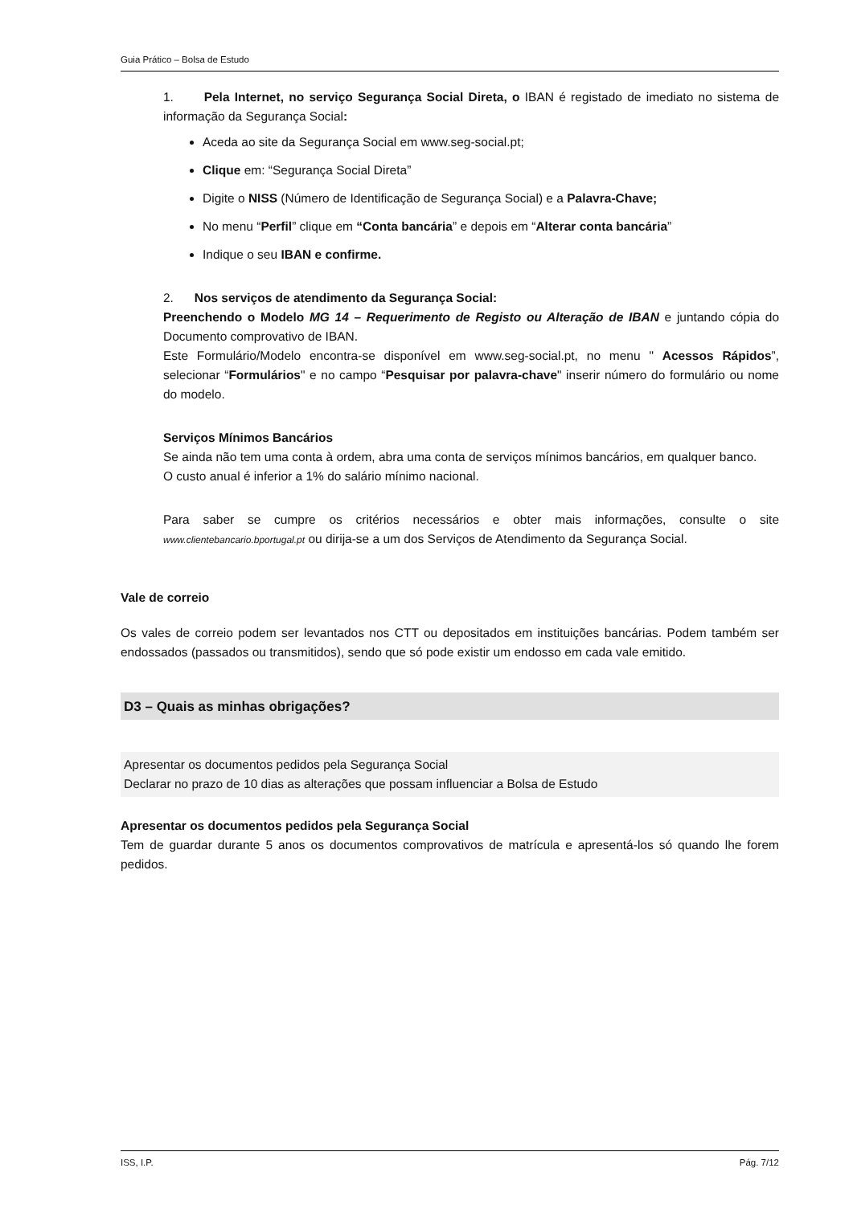Guia Prático – Bolsa de Estudo
1. Pela Internet, no serviço Segurança Social Direta, o IBAN é registado de imediato no sistema de informação da Segurança Social:
Aceda ao site da Segurança Social em www.seg-social.pt;
Clique em: “Segurança Social Direta”
Digite o NISS (Número de Identificação de Segurança Social) e a Palavra-Chave;
No menu “Perfil” clique em “Conta bancária” e depois em “Alterar conta bancária”
Indique o seu IBAN e confirme.
2. Nos serviços de atendimento da Segurança Social:
Preenchendo o Modelo MG 14 – Requerimento de Registo ou Alteração de IBAN e juntando cópia do Documento comprovativo de IBAN.
Este Formulário/Modelo encontra-se disponível em www.seg-social.pt, no menu " Acessos Rápidos”, selecionar “Formulários" e no campo “Pesquisar por palavra-chave" inserir número do formulário ou nome do modelo.
Serviços Mínimos Bancários
Se ainda não tem uma conta à ordem, abra uma conta de serviços mínimos bancários, em qualquer banco.
O custo anual é inferior a 1% do salário mínimo nacional.
Para saber se cumpre os critérios necessários e obter mais informações, consulte o site www.clientebancario.bportugal.pt ou dirija-se a um dos Serviços de Atendimento da Segurança Social.
Vale de correio
Os vales de correio podem ser levantados nos CTT ou depositados em instituições bancárias. Podem também ser endossados (passados ou transmitidos), sendo que só pode existir um endosso em cada vale emitido.
D3 – Quais as minhas obrigações?
Apresentar os documentos pedidos pela Segurança Social
Declarar no prazo de 10 dias as alterações que possam influenciar a Bolsa de Estudo
Apresentar os documentos pedidos pela Segurança Social
Tem de guardar durante 5 anos os documentos comprovativos de matrícula e apresentá-los só quando lhe forem pedidos.
ISS, I.P. Pág. 7/12